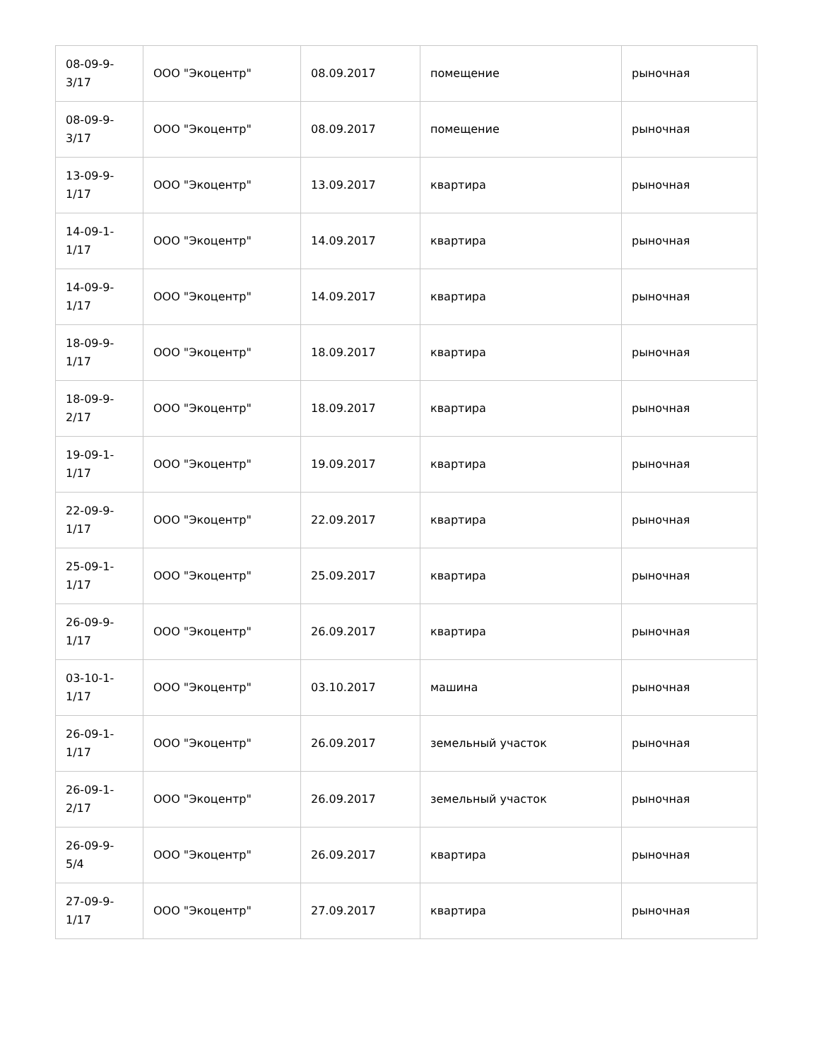| 08-09-9- 3/17 | ООО "Экоцентр" | 08.09.2017 | помещение | рыночная |
| 08-09-9- 3/17 | ООО "Экоцентр" | 08.09.2017 | помещение | рыночная |
| 13-09-9- 1/17 | ООО "Экоцентр" | 13.09.2017 | квартира | рыночная |
| 14-09-1- 1/17 | ООО "Экоцентр" | 14.09.2017 | квартира | рыночная |
| 14-09-9- 1/17 | ООО "Экоцентр" | 14.09.2017 | квартира | рыночная |
| 18-09-9- 1/17 | ООО "Экоцентр" | 18.09.2017 | квартира | рыночная |
| 18-09-9- 2/17 | ООО "Экоцентр" | 18.09.2017 | квартира | рыночная |
| 19-09-1- 1/17 | ООО "Экоцентр" | 19.09.2017 | квартира | рыночная |
| 22-09-9- 1/17 | ООО "Экоцентр" | 22.09.2017 | квартира | рыночная |
| 25-09-1- 1/17 | ООО "Экоцентр" | 25.09.2017 | квартира | рыночная |
| 26-09-9- 1/17 | ООО "Экоцентр" | 26.09.2017 | квартира | рыночная |
| 03-10-1- 1/17 | ООО "Экоцентр" | 03.10.2017 | машина | рыночная |
| 26-09-1- 1/17 | ООО "Экоцентр" | 26.09.2017 | земельный участок | рыночная |
| 26-09-1- 2/17 | ООО "Экоцентр" | 26.09.2017 | земельный участок | рыночная |
| 26-09-9- 5/4 | ООО "Экоцентр" | 26.09.2017 | квартира | рыночная |
| 27-09-9- 1/17 | ООО "Экоцентр" | 27.09.2017 | квартира | рыночная |